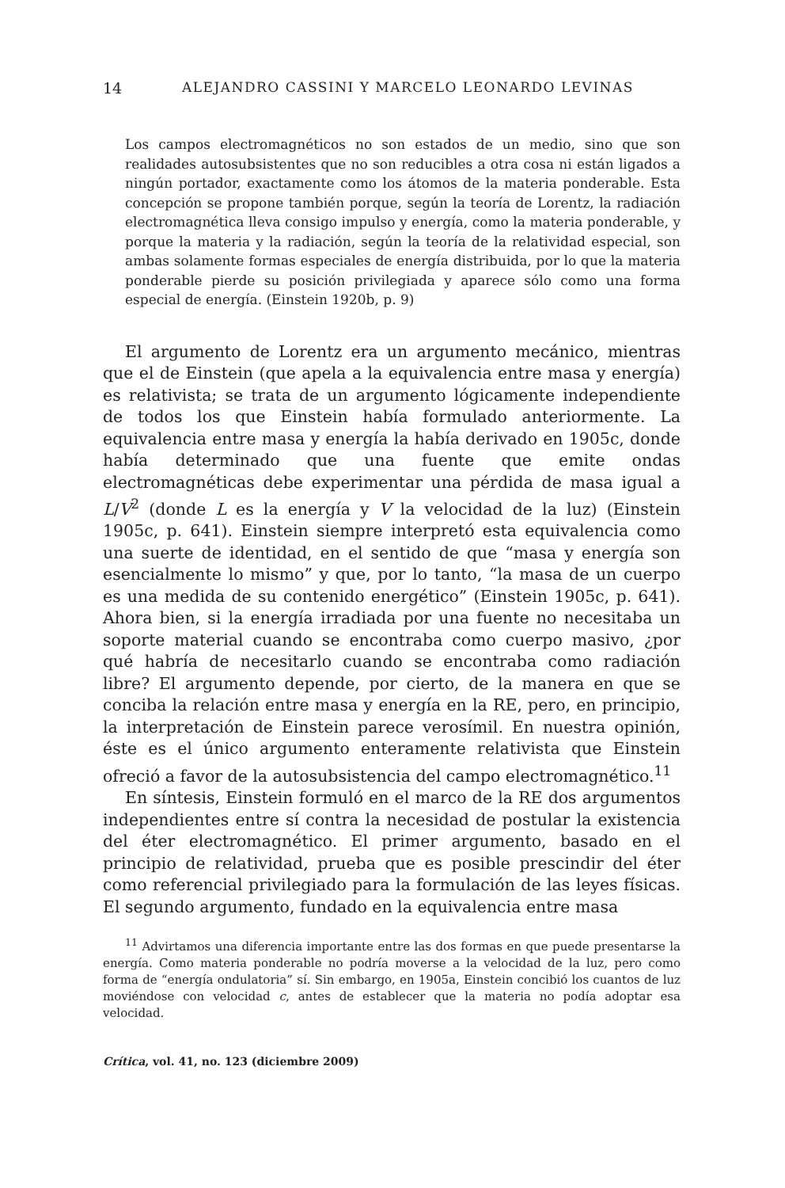14 ALEJANDRO CASSINI Y MARCELO LEONARDO LEVINAS
Los campos electromagnéticos no son estados de un medio, sino que son realidades autosubsistentes que no son reducibles a otra cosa ni están ligados a ningún portador, exactamente como los átomos de la materia ponderable. Esta concepción se propone también porque, según la teoría de Lorentz, la radiación electromagnética lleva consigo impulso y energía, como la materia ponderable, y porque la materia y la radiación, según la teoría de la relatividad especial, son ambas solamente formas especiales de energía distribuida, por lo que la materia ponderable pierde su posición privilegiada y aparece sólo como una forma especial de energía. (Einstein 1920b, p. 9)
El argumento de Lorentz era un argumento mecánico, mientras que el de Einstein (que apela a la equivalencia entre masa y energía) es relativista; se trata de un argumento lógicamente independiente de todos los que Einstein había formulado anteriormente. La equivalencia entre masa y energía la había derivado en 1905c, donde había determinado que una fuente que emite ondas electromagnéticas debe experimentar una pérdida de masa igual a L/V<sup>2</sup> (donde L es la energía y V la velocidad de la luz) (Einstein 1905c, p. 641). Einstein siempre interpretó esta equivalencia como una suerte de identidad, en el sentido de que “masa y energía son esencialmente lo mismo” y que, por lo tanto, “la masa de un cuerpo es una medida de su contenido energético” (Einstein 1905c, p. 641). Ahora bien, si la energía irradiada por una fuente no necesitaba un soporte material cuando se encontraba como cuerpo masivo, ¿por qué habría de necesitarlo cuando se encontraba como radiación libre? El argumento depende, por cierto, de la manera en que se conciba la relación entre masa y energía en la RE, pero, en principio, la interpretación de Einstein parece verosímil. En nuestra opinión, éste es el único argumento enteramente relativista que Einstein ofreció a favor de la autosubsistencia del campo electromagnético.<sup>11</sup>
En síntesis, Einstein formuló en el marco de la RE dos argumentos independientes entre sí contra la necesidad de postular la existencia del éter electromagnético. El primer argumento, basado en el principio de relatividad, prueba que es posible prescindir del éter como referencial privilegiado para la formulación de las leyes físicas. El segundo argumento, fundado en la equivalencia entre masa
<sup>11</sup> Advirtamos una diferencia importante entre las dos formas en que puede presentarse la energía. Como materia ponderable no podría moverse a la velocidad de la luz, pero como forma de “energía ondulatoria” sí. Sin embargo, en 1905a, Einstein concibió los cuantos de luz moviéndose con velocidad c, antes de establecer que la materia no podía adoptar esa velocidad.
Crítica, vol. 41, no. 123 (diciembre 2009)